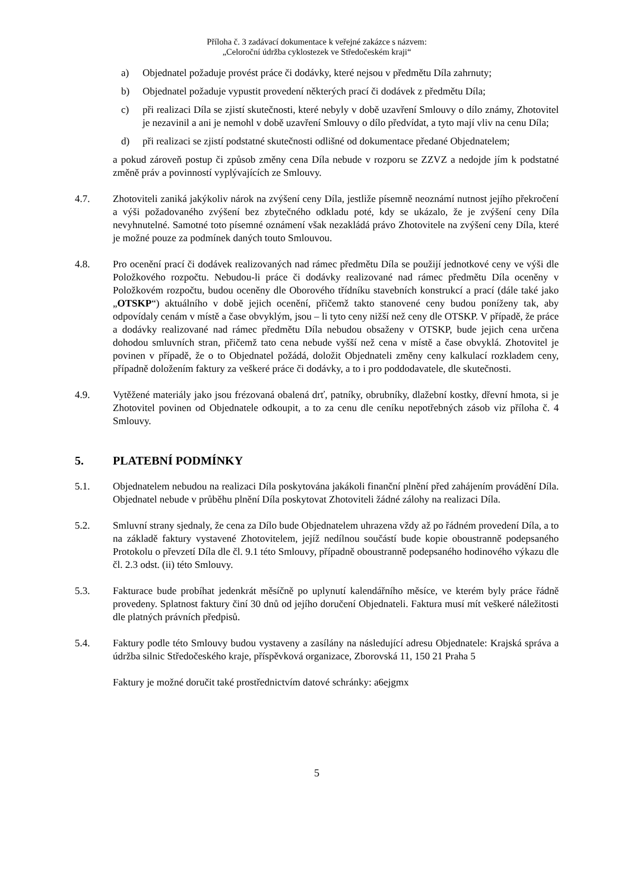Příloha č. 3 zadávací dokumentace k veřejné zakázce s názvem:
„Celoroční údržba cyklostezek ve Středočeském kraji“
a) Objednatel požaduje provést práce či dodávky, které nejsou v předmětu Díla zahrnuty;
b) Objednatel požaduje vypustit provedení některých prací či dodávek z předmětu Díla;
c) při realizaci Díla se zjistí skutečnosti, které nebyly v době uzavření Smlouvy o dílo známy, Zhotovitel je nezavinil a ani je nemohl v době uzavření Smlouvy o dílo předvídat, a tyto mají vliv na cenu Díla;
d) při realizaci se zjistí podstatné skutečnosti odlišné od dokumentace předané Objednatelem;
a pokud zároveň postup či způsob změny cena Díla nebude v rozporu se ZZVZ a nedojde jím k podstatné změně práv a povinností vyplývajících ze Smlouvy.
4.7. Zhotoviteli zaniká jakýkoliv nárok na zvýšení ceny Díla, jestliže písemně neoznámí nutnost jejího překročení a výši požadovaného zvýšení bez zbytečného odkladu poté, kdy se ukázalo, že je zvýšení ceny Díla nevyhnutelné. Samotné toto písemné oznámení však nezakládá právo Zhotovitele na zvýšení ceny Díla, které je možné pouze za podmínek daných touto Smlouvou.
4.8. Pro ocenění prací či dodávek realizovaných nad rámec předmětu Díla se použijí jednotkové ceny ve výši dle Položkového rozpočtu. Nebudou-li práce či dodávky realizované nad rámec předmětu Díla oceněny v Položkovém rozpočtu, budou oceněny dle Oborového třídníku stavebních konstrukcí a prací (dále také jako „OTSKP“) aktuálního v době jejich ocenění, přičemž takto stanovené ceny budou poníženy tak, aby odpovídaly cenám v místě a čase obvyklým, jsou – li tyto ceny nižší než ceny dle OTSKP. V případě, že práce a dodávky realizované nad rámec předmětu Díla nebudou obsaženy v OTSKP, bude jejich cena určena dohodou smluvních stran, přičemž tato cena nebude vyšší než cena v místě a čase obvyklá. Zhotovitel je povinen v případě, že o to Objednatel požádá, doložit Objednateli změny ceny kalkulací rozkladem ceny, případně doložením faktury za veškeré práce či dodávky, a to i pro poddodavatele, dle skutečnosti.
4.9. Vytěžené materiály jako jsou frézovaná obalená drť, patníky, obrubníky, dlažební kostky, dřevní hmota, si je Zhotovitel povinen od Objednatele odkoupit, a to za cenu dle ceníku nepotřebných zásob viz příloha č. 4 Smlouvy.
5. PLATEBNÍ PODMÍNKY
5.1. Objednatelem nebudou na realizaci Díla poskytována jakákoli finanční plnění před zahájením provádění Díla. Objednatel nebude v průběhu plnění Díla poskytovat Zhotoviteli žádné zálohy na realizaci Díla.
5.2. Smluvní strany sjednaly, že cena za Dílo bude Objednatelem uhrazena vždy až po řádném provedení Díla, a to na základě faktury vystavené Zhotovitelem, jejíž nedílnou součástí bude kopie oboustranně podepsaného Protokolu o převzetí Díla dle čl. 9.1 této Smlouvy, případně oboustranně podepsaného hodinového výkazu dle čl. 2.3 odst. (ii) této Smlouvy.
5.3. Fakturace bude probíhat jedenkrát měsíčně po uplynutí kalendářního měsíce, ve kterém byly práce řádně provedeny. Splatnost faktury činí 30 dnů od jejího doručení Objednateli. Faktura musí mít veškeré náležitosti dle platných právních předpisů.
5.4. Faktury podle této Smlouvy budou vystaveny a zasílány na následující adresu Objednatele: Krajská správa a údržba silnic Středočeského kraje, příspěvková organizace, Zborovská 11, 150 21 Praha 5
Faktury je možné doručit také prostřednictvím datové schránky: a6ejgmx
5